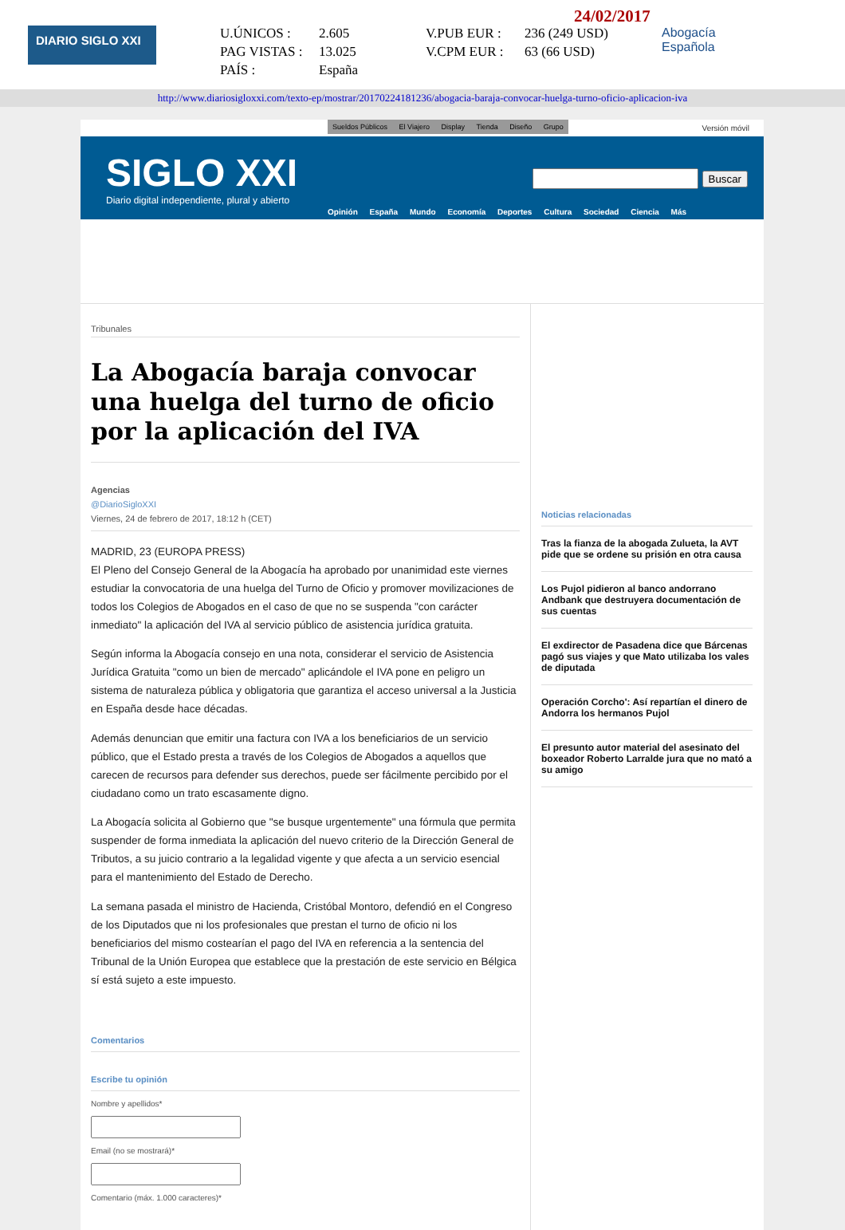DIARIO SIGLO XXI
24/02/2017
U.ÚNICOS : 2.605 V.PUB EUR : 236 (249 USD) PAG VISTAS : 13.025 V.CPM EUR : 63 (66 USD) PAÍS : España
Abogacía
Española
http://www.diariosigloxxi.com/texto-ep/mostrar/20170224181236/abogacia-baraja-convocar-huelga-turno-oficio-aplicacion-iva
Sueldos Públicos El Viajero Display Tienda Diseño Grupo
Versión móvil
SIGLO XXI
Diario digital independiente, plural y abierto
Buscar
Opinión España Mundo Economía Deportes Cultura Sociedad Ciencia Más
Tribunales
La Abogacía baraja convocar una huelga del turno de oficio por la aplicación del IVA
Agencias
@DiarioSigloXXI
Viernes, 24 de febrero de 2017, 18:12 h (CET)
MADRID, 23 (EUROPA PRESS)
El Pleno del Consejo General de la Abogacía ha aprobado por unanimidad este viernes estudiar la convocatoria de una huelga del Turno de Oficio y promover movilizaciones de todos los Colegios de Abogados en el caso de que no se suspenda "con carácter inmediato" la aplicación del IVA al servicio público de asistencia jurídica gratuita.
Según informa la Abogacía consejo en una nota, considerar el servicio de Asistencia Jurídica Gratuita "como un bien de mercado" aplicándole el IVA pone en peligro un sistema de naturaleza pública y obligatoria que garantiza el acceso universal a la Justicia en España desde hace décadas.
Además denuncian que emitir una factura con IVA a los beneficiarios de un servicio público, que el Estado presta a través de los Colegios de Abogados a aquellos que carecen de recursos para defender sus derechos, puede ser fácilmente percibido por el ciudadano como un trato escasamente digno.
La Abogacía solicita al Gobierno que "se busque urgentemente" una fórmula que permita suspender de forma inmediata la aplicación del nuevo criterio de la Dirección General de Tributos, a su juicio contrario a la legalidad vigente y que afecta a un servicio esencial para el mantenimiento del Estado de Derecho.
La semana pasada el ministro de Hacienda, Cristóbal Montoro, defendió en el Congreso de los Diputados que ni los profesionales que prestan el turno de oficio ni los beneficiarios del mismo costearían el pago del IVA en referencia a la sentencia del Tribunal de la Unión Europea que establece que la prestación de este servicio en Bélgica sí está sujeto a este impuesto.
Comentarios
Escribe tu opinión
Nombre y apellidos*
Email (no se mostrará)*
Comentario (máx. 1.000 caracteres)*
Noticias relacionadas
Tras la fianza de la abogada Zulueta, la AVT pide que se ordene su prisión en otra causa
Los Pujol pidieron al banco andorrano Andbank que destruyera documentación de sus cuentas
El exdirector de Pasadena dice que Bárcenas pagó sus viajes y que Mato utilizaba los vales de diputada
Operación Corcho': Así repartían el dinero de Andorra los hermanos Pujol
El presunto autor material del asesinato del boxeador Roberto Larralde jura que no mató a su amigo